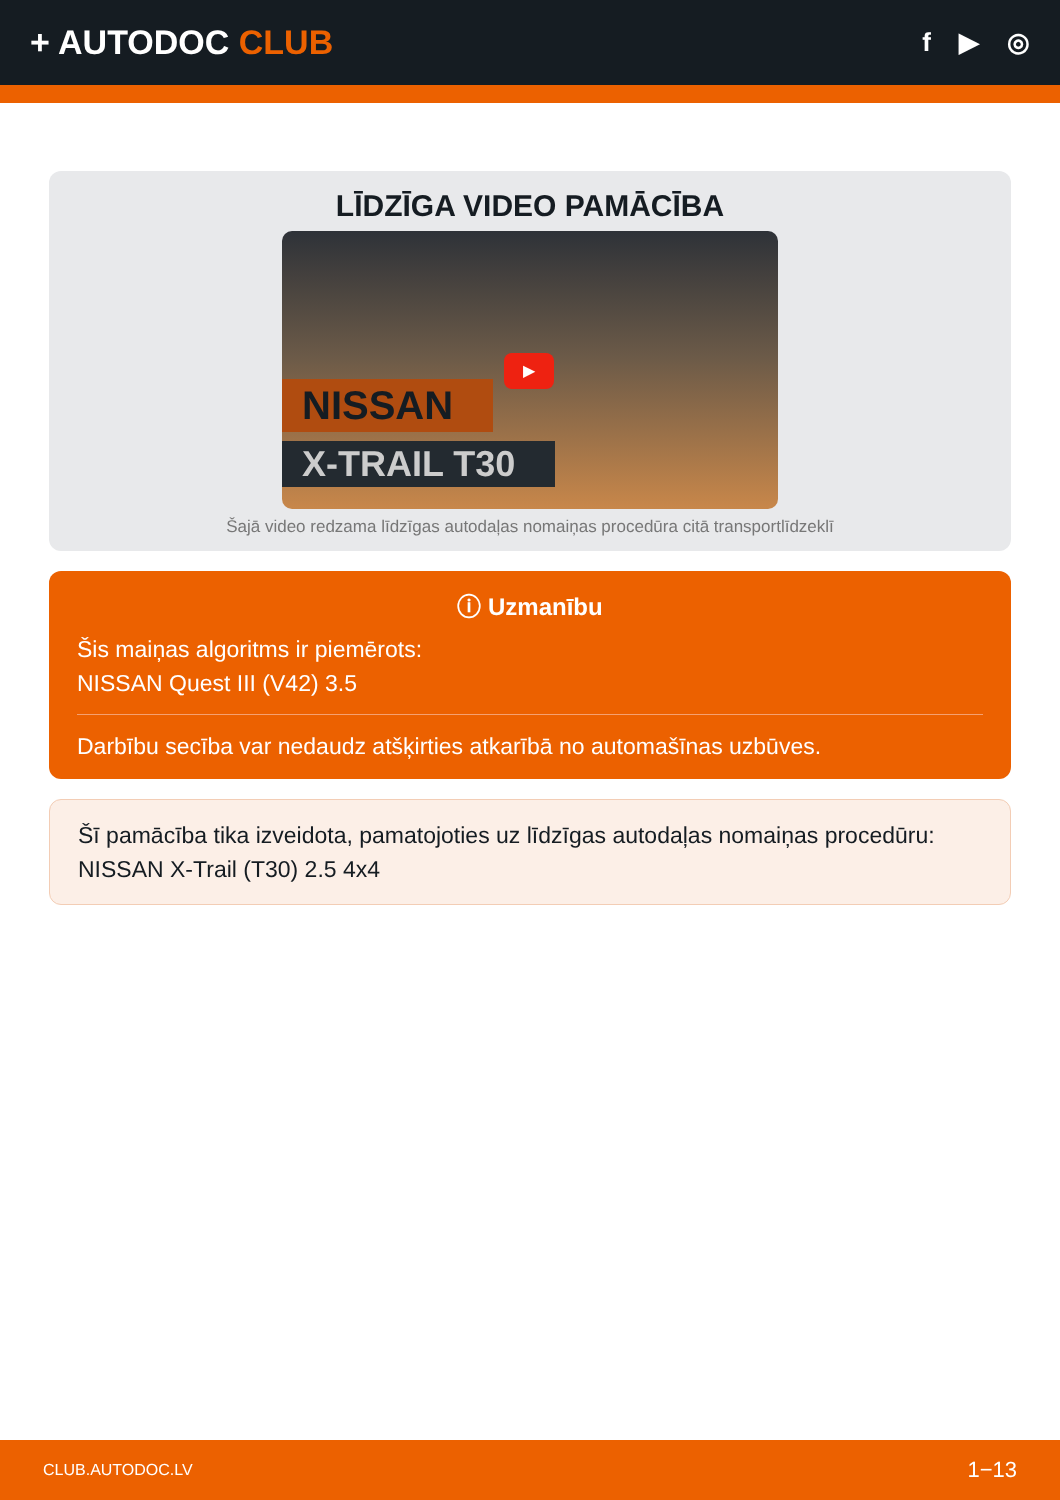+ AUTODOC CLUB
f ▶ ◎
LĪDZĪGA VIDEO PAMĀCĪBA
NISSAN
X-TRAIL T30
▶
Šajā video redzama līdzīgas autodaļas nomaiņas procedūra citā transportlīdzeklī
ⓘ Uzmanību
Šis maiņas algoritms ir piemērots:
NISSAN Quest III (V42) 3.5
Darbību secība var nedaudz atšķirties atkarībā no automašīnas uzbūves.
Šī pamācība tika izveidota, pamatojoties uz līdzīgas autodaļas nomaiņas procedūru: NISSAN X-Trail (T30) 2.5 4x4
CLUB.AUTODOC.LV 1−13